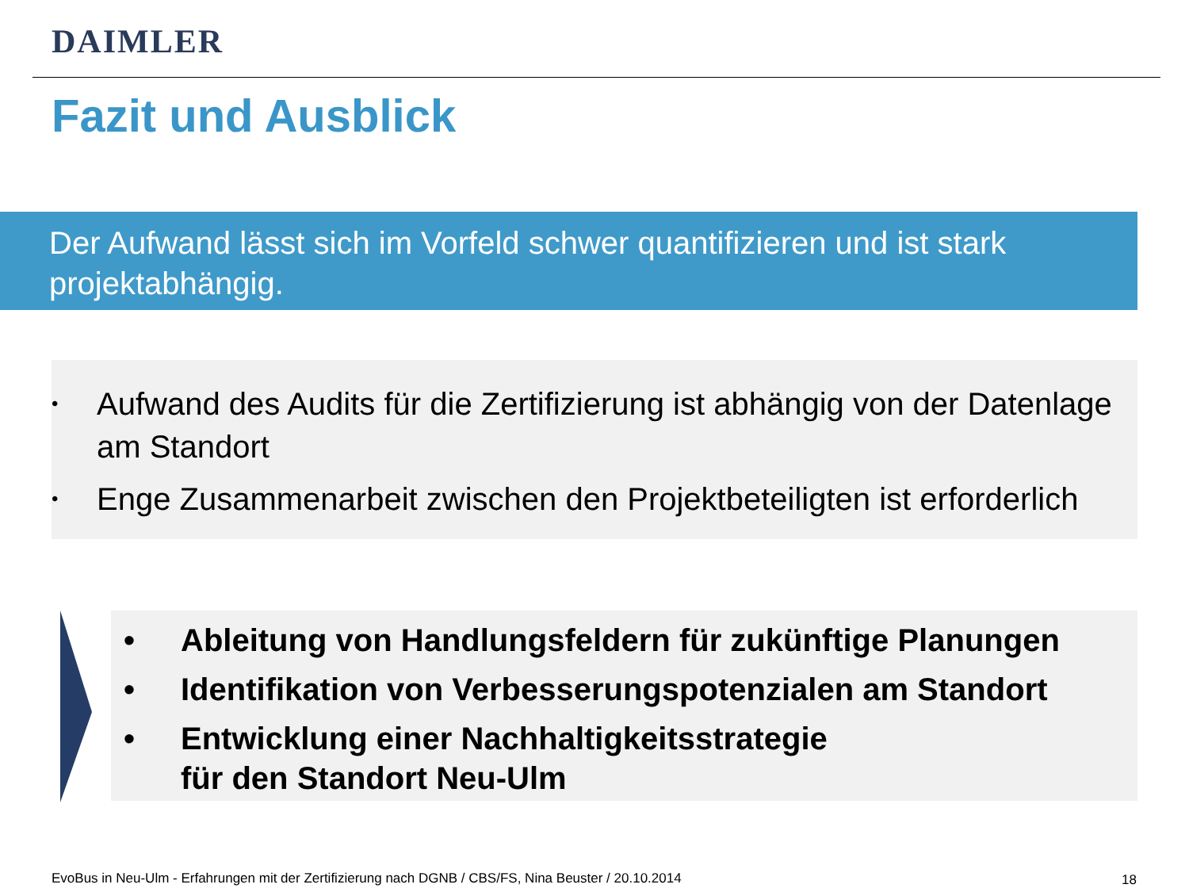DAIMLER
Fazit und Ausblick
Der Aufwand lässt sich im Vorfeld schwer quantifizieren und ist stark projektabhängig.
• Aufwand des Audits für die Zertifizierung ist abhängig von der Datenlage am Standort
• Enge Zusammenarbeit zwischen den Projektbeteiligten ist erforderlich
• Ableitung von Handlungsfeldern für zukünftige Planungen
• Identifikation von Verbesserungspotenzialen am Standort
• Entwicklung einer Nachhaltigkeitsstrategie
für den Standort Neu-Ulm
EvoBus in Neu-Ulm - Erfahrungen mit der Zertifizierung nach DGNB / CBS/FS, Nina Beuster / 20.10.2014
18